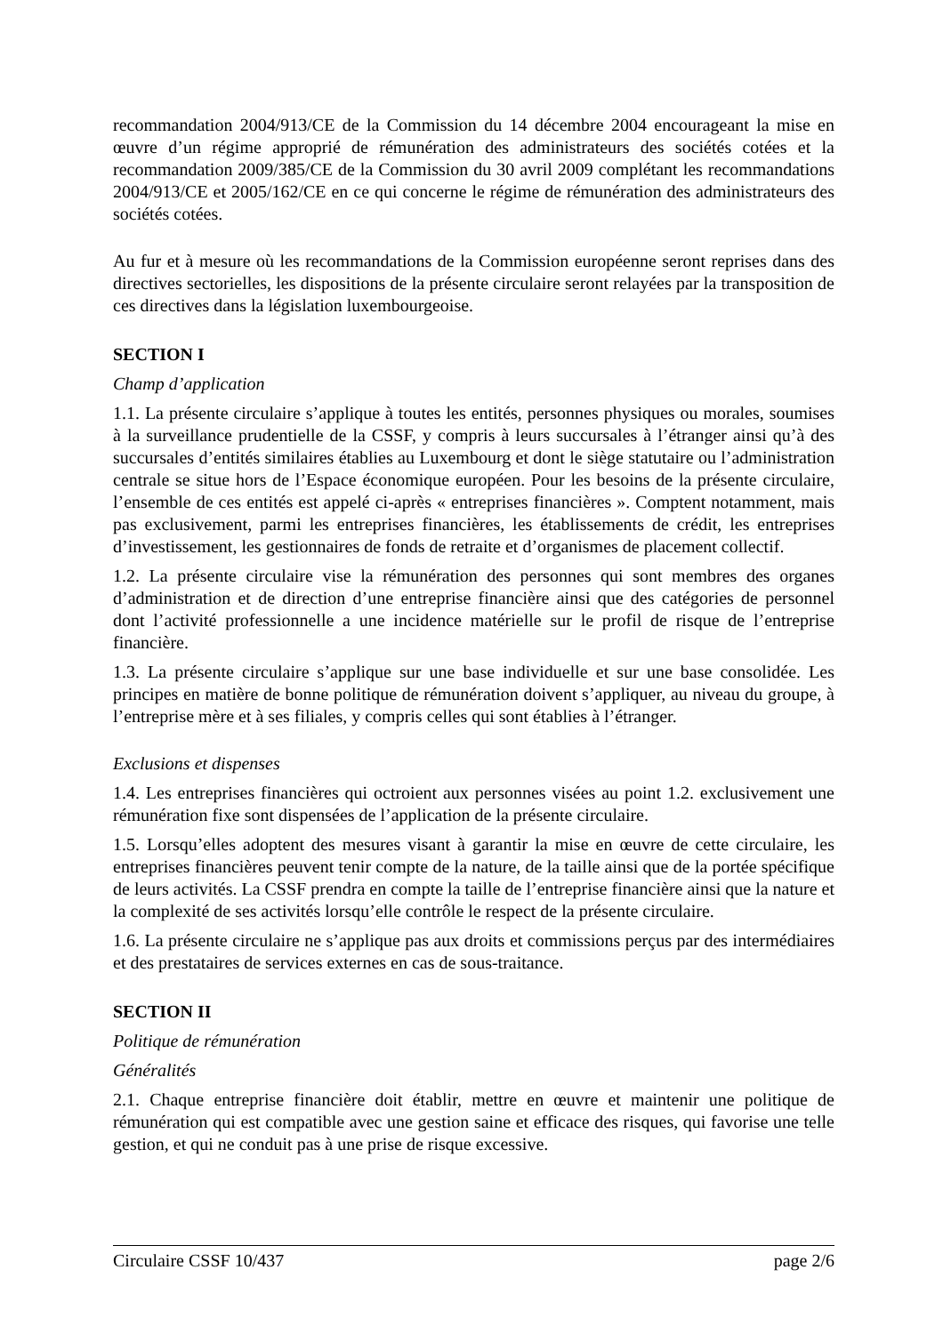recommandation 2004/913/CE de la Commission du 14 décembre 2004 encourageant la mise en œuvre d’un régime approprié de rémunération des administrateurs des sociétés cotées et la recommandation 2009/385/CE de la Commission du 30 avril 2009 complétant les recommandations 2004/913/CE et 2005/162/CE en ce qui concerne le régime de rémunération des administrateurs des sociétés cotées.
Au fur et à mesure où les recommandations de la Commission européenne seront reprises dans des directives sectorielles, les dispositions de la présente circulaire seront relayées par la transposition de ces directives dans la législation luxembourgeoise.
SECTION I
Champ d’application
1.1. La présente circulaire s’applique à toutes les entités, personnes physiques ou morales, soumises à la surveillance prudentielle de la CSSF, y compris à leurs succursales à l’étranger ainsi qu’à des succursales d’entités similaires établies au Luxembourg et dont le siège statutaire ou l’administration centrale se situe hors de l’Espace économique européen. Pour les besoins de la présente circulaire, l’ensemble de ces entités est appelé ci-après « entreprises financières ». Comptent notamment, mais pas exclusivement, parmi les entreprises financières, les établissements de crédit, les entreprises d’investissement, les gestionnaires de fonds de retraite et d’organismes de placement collectif.
1.2. La présente circulaire vise la rémunération des personnes qui sont membres des organes d’administration et de direction d’une entreprise financière ainsi que des catégories de personnel dont l’activité professionnelle a une incidence matérielle sur le profil de risque de l’entreprise financière.
1.3. La présente circulaire s’applique sur une base individuelle et sur une base consolidée. Les principes en matière de bonne politique de rémunération doivent s’appliquer, au niveau du groupe, à l’entreprise mère et à ses filiales, y compris celles qui sont établies à l’étranger.
Exclusions et dispenses
1.4. Les entreprises financières qui octroient aux personnes visées au point 1.2. exclusivement une rémunération fixe sont dispensées de l’application de la présente circulaire.
1.5. Lorsqu’elles adoptent des mesures visant à garantir la mise en œuvre de cette circulaire, les entreprises financières peuvent tenir compte de la nature, de la taille ainsi que de la portée spécifique de leurs activités. La CSSF prendra en compte la taille de l’entreprise financière ainsi que la nature et la complexité de ses activités lorsqu’elle contrôle le respect de la présente circulaire.
1.6. La présente circulaire ne s’applique pas aux droits et commissions perçus par des intermédiaires et des prestataires de services externes en cas de sous-traitance.
SECTION II
Politique de rémunération
Généralités
2.1. Chaque entreprise financière doit établir, mettre en œuvre et maintenir une politique de rémunération qui est compatible avec une gestion saine et efficace des risques, qui favorise une telle gestion, et qui ne conduit pas à une prise de risque excessive.
Circulaire CSSF 10/437 page 2/6